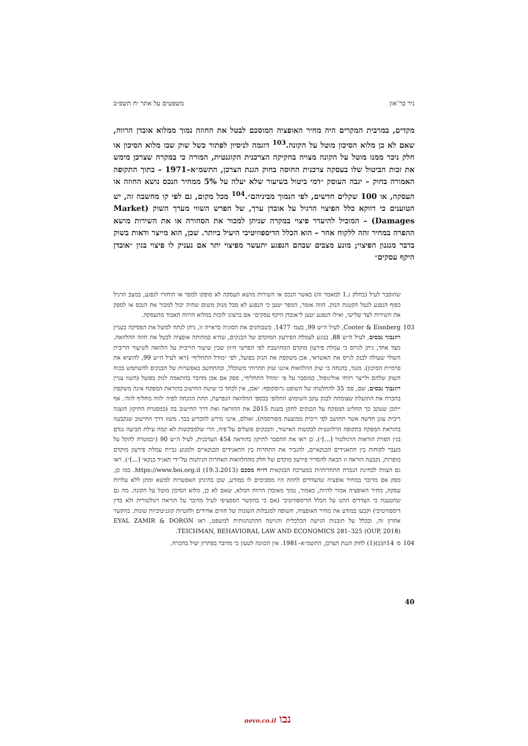ניר בר־און משפטים על אתר יח תשפ״ב
מקדים, במרבית המקרים היה מחיר האופציה המוסכם לבטל את החוזה נמוך ממלוא אובדן הרווח, שאם לא כן מלוא הסיכון מוטל על הקונה.<sup>103</sup> דוגמה לניסיון לפתור כשל שוק שבו מלוא הסיכון או חלק ניכר ממנו מוטל על הקונה מצויה בחקיקה הצרכנית הקוגנטית, המורה כי במקרה שצרכן מימש את זכות הביטול שלו בעסקה צרכנית החוסה בחוק הגנת הצרכן, התשמ״א–1971 – בתוך התקופה האמורה בחוק – יגבה העוסק ״דמי ביטול בשיעור שלא יעלה על 5% ממחיר הנכס נושא החוזה או העסקה, או 100 שקלים חדשים, לפי הנמוך מביניהם״.<sup>104</sup> מכל מקום, גם לפי קו מחשבה זה, יש הטוענים כי דווקא כלל הפיצוי הרגיל על אובדן ערך, של הפרש השווי מערך השוק (Market Damages) – המוביל להיעדר פיצוי במקרה שניתן למכור את הסחורה או את השירות מושא ההפרה במחיר זהה ללקוח אחר – הוא הכלל הדיספוזיטיבי היעיל ביותר. שכן, הוא מייצר ודאות בשוק בדבר מנגנון הפיצוי; מונע מצבים שבהם הנפגע יתעשר מפיצוי יתר אם נעניק לו פיצוי בגין ״אובדן היקף עסקים״
שהוסבר לעיל (בחלק ג.1 למאמר זה) כאשר הנכס או השירות מושא העסקה לא סופקו למפר או הוחזרו לנפגע, במצב הרגיל כפוף הנפגע לנטל הקטנת הנזק. הווה אומר, המפר יטען כי הנפגע לא סבל מנזק משום שהיה יכול למכור את הנכס או לספק את השירות לצד שלישי, ואילו הנפגע יטען ל״אובדן היקף עסקים״ אם ברצונו לזכות במלוא הרווח האבוד מהעסקה.
103 Cooter & Eisnberg, לעיל ה״ש 99, בעמ׳ 1477. כשבוחנים את הסוגיה בראייה זו, ניתן לנתח למשל את הפסיקה בעניין רוזנבוך נכסים, לעיל ה״ש 88, בנוגע לעמלת הפירעון המוקדם של הבנקים, שהיא במהותה אופציה לבטל את חוזה ההלוואה. מצד אחד, ניתן לגרוס כי עמלת פירעון מוקדם המחושבת לפי הפרשי היוון שבין שיעור הריבית על הלוואה לשיעור הריבית השולי שעולה לבנק לגייס את האשראי, אכן משקפת את הנזק בפועל, לפי ״מודל התחליף״ (ראו לעיל ה״ש 99, להוציא את פרמיית הסיכון). מנגד, בהנחה כי שוק ההלוואות איננו שוק תחרותי משוכלל, ובהתחשב באפשרות של הבנקים להשתמש בכוח השוק שלהם ולייצר רווחי אוליגופול, כמוסבר על פי ״מודל התחליף״, ספק אם אכן מדובר בהתאמה לנזק בפועל (השוו עניין רוזנבוך נכסים, שם, פס׳ 35 להחלטתו של השופט גרוסקופף: ״אכן, אין לכחד כי שיטת החישוב בהוראת המפקח אינה משקפת בהכרח את התועלת שצומחת לבנק עקב השימוש החלופי בכספי ההלוואה הנפרעת, תחת ההנחה לפיה ׳לווה מחליף לווה׳. אף ייתכן שעקב כך החליט המפקח על הבנקים לתקן בשנת 2015 את ההוראה ואת דרך החישוב בה (במסגרת התיקון הוצגה ריבית עוגן חדשה אשר תחושב לפי ריבית ממוצעת מפורסמת). ואולם, אינני נדרש להכריע בכך. משזו דרך החישוב שנקבעה בהוראת המפקח בתקופה הרלוונטית לבקשות האישור, והבנקים פועלים על־פיה, הרי שלמבקשות לא קמה עילת תביעה נגדם בגין הפרת הוראות הרגולטור [...]״). כן ראו את ההסבר לתיקון בהוראה 454 העדכנית, לעיל ה״ש 90 (״במטרה להקל על מעבר לקוחות בין התאגידים הבנקאיים, להגביר את התחרות בין התאגידים הבנקאיים ולמנוע גביית עמלת פירעון מוקדם מופרזת, נקבעה הוראה זו הבאה להסדיר פירעון מוקדם של חלק מההלוואות האחרות הניתנות על־ידי תאגיד בנקאי [...]״). ראו גם הצוות לבחינת הגברת התחרותיות במערכת הבנקאית דו״ח מסכם (19.3.2013) https://www.boi.org.il. כמו כן, ספק אם מדובר במחיר אופציה שהצדדים לחוזה היו מסכימים לו במודע, שכן בהינתן האפשרות למשא ומתן ללא עלויות עסקה, מחיר האופציה אמור להיות, כאמור, נמוך מאובדן הרווח המלא, שאם לא כן, מלוא הסיכון מוטל על הקונה. מה גם שהטענה כי הצדדים התנו על הכלל הדיספוזיטיבי (אם כי בהקשר הספציפי לעיל מדובר על הוראה רגולטורית ולא בדין דיספוזיטיבי) וקבעו במודע את מחיר האופציה, חשופה למגבלות השונות של חוזים אחידים ולהטיות קוגניטיביות שונות. בהקשר אחרון זה, ובכלל על תובנות הגישה הכלכלית והגישה ההתנהגותית למשפט, ראו EYAL ZAMIR & DORON TEICHMAN, BEHAVIORAL LAW AND ECONOMICS 281–325 (OUP, 2018).
104 ס׳ 14ה(ב)(1) לחוק הגנת הצרכן, התשמ״א–1981. אין הכוונה לטעון כי מדובר בפתרון יעיל בהכרח.
40
נבו nevo.co.il